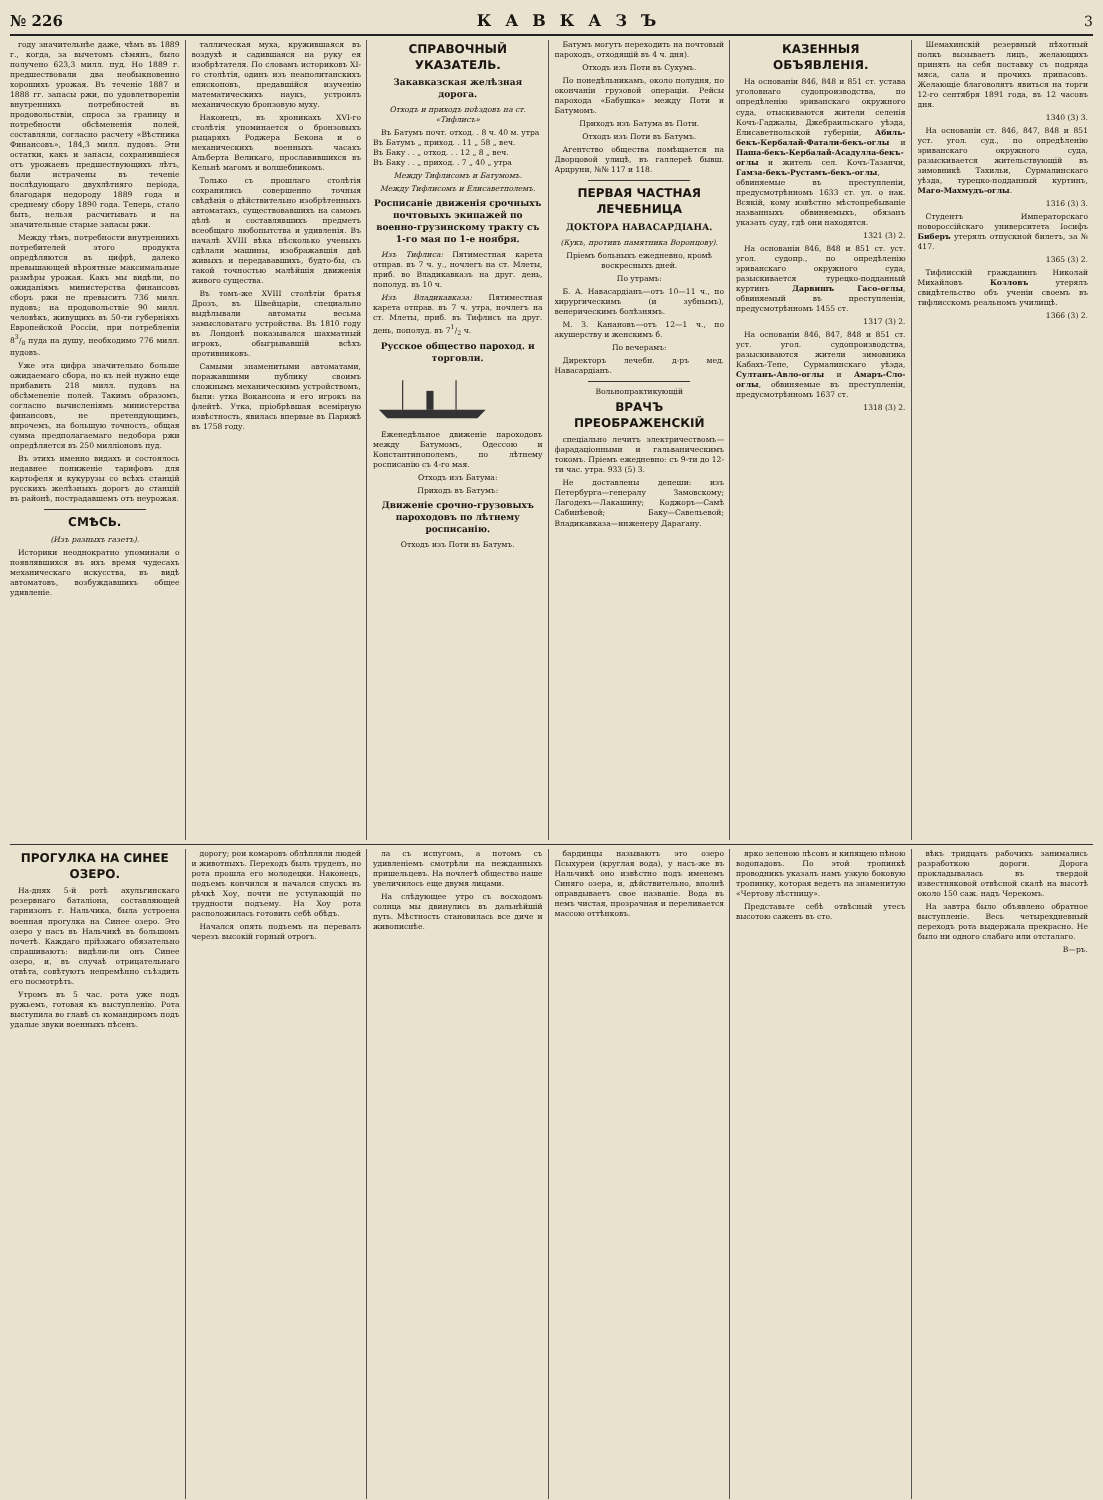№ 226 КАВКАЗЪ 3
году значительнѣе даже, чѣмъ въ 1889 г., когда, за вычетомъ сѣмянъ, было получено 623,3 милл. пуд. Но 1889 г. предшествовали два необыкновенно хорошихъ урожая. Въ теченіе 1887 и 1888 гг. запасы ржи, по удовлетвореніи внутреннихъ потребностей въ продовольствіи, спроса за границу и потребности обсѣмененія полей, составляли, согласно расчету «Вѣстника Финансовъ», 184,3 милл. пудовъ. Эти остатки, какъ и запасы, сохранившіеся отъ урожаевъ предшествующихъ лѣтъ, были истрачены въ теченіе послѣдующаго двухлѣтняго періода, благодаря недороду 1889 года и среднему сбору 1890 года. Теперь, стало быть, нельзя расчитывать и на значительные старые запасы ржи.
Между тѣмъ, потребности внутреннихъ потребителей этого продукта опредѣляются въ цифрѣ, далеко превышающей вѣроятные максимальные размѣры урожая. Какъ мы видѣли, по ожиданіямъ министерства финансовъ сборъ ржи не превыситъ 736 милл. пудовъ; на продовольствіе 90 милл. человѣкъ, живущихъ въ 50-ти губерніяхъ Европейской Россіи, при потребленіи 83/8 пуда на душу, необходимо 776 милл. пудовъ.
Уже эта цифра значительно больше ожидаемаго сбора, но къ ней нужно еще прибавить 218 милл. пудовъ на обсѣмененіе полей. Такимъ образомъ, согласно вычисленіямъ министерства финансовъ, не претендующимъ, впрочемъ, на большую точность, общая сумма предполагаемаго недобора ржи опредѣляется въ 250 милліоновъ пуд.
Въ этихъ именно видахъ и состоялось недавнее пониженіе тарифовъ для картофеля и кукурузы со всѣхъ станцій русскихъ желѣзныхъ дорогъ до станцій въ районѣ, пострадавшемъ отъ неурожая.
СМѢСЬ.
(Изъ разныхъ газетъ).
Историки неоднократно упоминали о появлявшихся въ ихъ время чудесахъ механическаго искусства, въ видѣ автоматовъ, возбуждавшихъ общее удивленіе.
таллическая муха, кружившаяся въ воздухѣ и садившаяся на руку ея изобрѣтателя. По словамъ историковъ XI-го столѣтія, одинъ изъ неаполитанскихъ епископовъ, предавшійся изученію математическихъ наукъ, устроилъ механическую бронзовую муху.
Наконецъ, въ хроникахъ XVI-го столѣтія упоминается о бронзовыхъ рыцаряхъ Роджера Бекона и о механическихъ военныхъ часахъ Альберта Великаго, прославившихся въ Кельнѣ магомъ и волшебникомъ.
Только съ прошлаго столѣтія сохранились совершенно точныя свѣдѣнія о дѣйствительно изобрѣтенныхъ автоматахъ, существовавшихъ на самомъ дѣлѣ и составлявшихъ предметъ всеобщаго любопытства и удивленія. Въ началѣ XVIII вѣка нѣсколько ученыхъ сдѣлали машины, изображавшія двѣ живыхъ и передававшихъ, будто-бы, съ такой точностью малѣйшія движенія живого существа.
Въ томъ-же XVIII столѣтіи братья Дрозъ, въ Швейцаріи, специально выдѣлывали автоматы весьма замысловатаго устройства. Въ 1810 году въ Лондонѣ показывался шахматный игрокъ, обыгрывавшій всѣхъ противниковъ.
Самыми знаменитыми автоматами, поражавшими публику своимъ сложнымъ механическимъ устройствомъ, были: утка Вокансона и его игрокъ на флейтѣ. Утка, пріобрѣвшая всемірную извѣстность, явилась впервые въ Парижѣ въ 1758 году.
СПРАВОЧНЫЙ УКАЗАТЕЛЬ.
Закавказская желѣзная дорога.
Отходъ и приходъ поѣздовъ на ст. «Тифлисъ»
Въ Батумъ почт. отход. . 8 ч. 40 м. утра
Въ Батумъ „ приход. . 11 „ 58 „ веч.
Въ Баку . . „ отход. . . 12 „ 8 „ веч.
Въ Баку . . „ приход. . 7 „ 40 „ утра
Между Тифлисомъ и Батумомъ.
Между Тифлисомъ и Елисаветполемъ.
Росписаніе движенія срочныхъ почтовыхъ экипажей по военно-грузинскому тракту съ 1-го мая по 1-е ноября.
Изъ Тифлиса: Пятиместная карета отправ. въ 7 ч. у., ночлегъ на ст. Млеты, приб. во Владикавказъ на друг. день, пополуд. въ 10 ч.
Изъ Владикавказа: Пятиместная карета отправ. въ 7 ч. утра, ночлегъ на ст. Млеты, приб. въ Тифлисъ на друг. день, пополуд. въ 71/2 ч.
Русское общество пароход. и торговли.
Еженедѣльное движеніе пароходовъ между Батумомъ, Одессою и Константинополемъ, по лѣтнему росписанію съ 4-го мая.
Отходъ изъ Батума:
Приходъ въ Батумъ:
Движеніе срочно-грузовыхъ пароходовъ по лѣтнему росписанію.
Отходъ изъ Поти въ Батумъ.
Батумъ могутъ переходить на почтовый пароходъ, отходящій въ 4 ч. дня).
Отходъ изъ Поти въ Сухумъ.
По понедѣльникамъ, около полудня, по окончаніи грузовой операціи. Рейсы парохода «Бабушка» между Поти и Батумомъ.
Приходъ изъ Батума въ Поти.
Отходъ изъ Поти въ Батумъ.
Агентство общества помѣщается на Дворцовой улицѣ, въ галлереѣ бывш. Арцруни, №№ 117 и 118.
ПЕРВАЯ ЧАСТНАЯ ЛЕЧЕБНИЦА
ДОКТОРА НАВАСАРДІАНА.
(Кукъ, противъ памятника Воронцову).
Пріемъ больныхъ ежедневно, кромѣ воскресныхъ дней.
По утрамъ:
Б. А. Навасардіанъ—отъ 10—11 ч., по хирургическимъ (и зубнымъ), венерическимъ болѣзнямъ.
М. З. Канановъ—отъ 12—1 ч., по акушерству и женскимъ б.
По вечерамъ:
Директоръ лечебн. д-ръ мед. Навасардіанъ.
Вольнопрактикующій
ВРАЧЪ ПРЕОБРАЖЕНСКІЙ
спеціально лечитъ электричествомъ—фарадаціонными и гальваническимъ токомъ. Пріемъ ежедневно: съ 9-ти до 12-ти час. утра. 933 (5) 3.
Не доставлены депеши: изъ Петербурга—генералу Замовскому; Лагодехъ—Лакашину; Коджоръ—Самѣ Сабинѣевой; Баку—Савельевой; Владикавказа—инженеру Дарагану.
КАЗЕННЫЯ ОБЪЯВЛЕНІЯ.
На основаніи 846, 848 и 851 ст. устава уголовнаго судопроизводства, по опредѣленію эриванскаго окружного суда, отыскиваются жители селенія Кочъ-Гаджалы, Джебраильскаго уѣзда, Елисаветпольской губерніи, Абиль-бекъ-Кербалай-Фатали-бекъ-оглы и Паша-бекъ-Кербалай-Асадулла-бекъ-оглы и житель сел. Кочъ-Тазанчи, Гамза-бекъ-Рустамъ-бекъ-оглы, обвиняемые въ преступленіи, предусмотрѣнномъ 1633 ст. ул. о нак. Всякій, кому извѣстно мѣстопребываніе названныхъ обвиняемыхъ, обязанъ указать суду, гдѣ они находятся.
1321 (3) 2.
На основаніи 846, 848 и 851 ст. уст. угол. судопр., по опредѣленію эриванскаго окружного суда, разыскивается турецко-подданный куртинъ Дарвишъ Гасо-оглы, обвиняемый въ преступленіи, предусмотрѣнномъ 1455 ст.
1317 (3) 2.
На основаніи 846, 847, 848 и 851 ст. уст. угол. судопроизводства, разыскиваются жители зимовника Кабахъ-Тепе, Сурмалинскаго уѣзда, Султанъ-Авло-оглы и Амаръ-Сло-оглы, обвиняемые въ преступленіи, предусмотрѣнномъ 1637 ст.
1318 (3) 2.
Шемахинскій резервный пѣхотный полкъ вызываетъ лицъ, желающихъ принять на себя поставку съ подряда мяса, сала и прочихъ припасовъ. Желающіе благоволятъ явиться на торги 12-го сентября 1891 года, въ 12 часовъ дня.
1340 (3) 3.
На основаніи ст. 846, 847, 848 и 851 уст. угол. суд., по опредѣленію эриванскаго окружного суда, разыскивается жительствующій въ зимовникѣ Тахильи, Сурмалинскаго уѣзда, турецко-подданный куртинъ, Маго-Махмудъ-оглы.
1316 (3) 3.
Студентъ Императорскаго новороссійскаго университета Іосифъ Биберъ утерялъ отпускной билетъ, за № 417.
1365 (3) 2.
Тифлисскій гражданинъ Николай Михайловъ Козловъ утерялъ свидѣтельство объ ученіи своемъ въ тифлисскомъ реальномъ училищѣ.
1366 (3) 2.
ПРОГУЛКА НА СИНЕЕ ОЗЕРО.
На-днях 5-й ротѣ ахульгинскаго резервнаго баталіона, составляющей гарнизонъ г. Нальчика, была устроена военная прогулка на Синее озеро. Это озеро у насъ въ Нальчикѣ въ большомъ почетѣ. Каждаго пріѣзжаго обязательно спрашиваютъ: видѣли-ли онъ Синее озеро, и, въ случаѣ отрицательнаго отвѣта, совѣтуютъ непремѣнно съѣздить его посмотрѣть.
Утромъ въ 5 час. рота уже подъ ружьемъ, готовая къ выступленію. Рота выступила во главѣ съ командиромъ подъ удалые звуки военныхъ пѣсенъ.
дорогу; рои комаровъ облѣпляли людей и животныхъ. Переходъ былъ труденъ, но рота прошла его молодецки. Наконецъ, подъемъ кончился и начался спускъ въ рѣчкѣ Хоу, почти не уступающій по трудности подъему. На Хоу рота расположилась готовить себѣ обѣдъ.
Начался опять подъемъ на перевалъ черезъ высокій горный отрогъ.
ла съ испугомъ, а потомъ съ удивленіемъ смотрѣли на нежданныхъ пришельцевъ. На ночлегѣ общество наше увеличилось еще двумя лицами.
На слѣдующее утро съ восходомъ солнца мы двинулись въ дальнѣйшій путь. Мѣстность становилась все диче и живописнѣе.
бардинцы называютъ это озеро Псыхуреи (круглая вода), у насъ-же въ Нальчикѣ оно извѣстно подъ именемъ Синяго озера, и, дѣйствительно, вполнѣ оправдываетъ свое названіе. Вода въ немъ чистая, прозрачная и переливается массою оттѣнковъ.
ярко зеленою лѣсовъ и кипящею пѣною водопадовъ. По этой тропинкѣ проводникъ указалъ намъ узкую боковую тропинку, которая ведетъ на знаменитую «Чертову лѣстницу».
Представьте себѣ отвѣсный утесъ высотою саженъ въ сто.
вѣкъ тридцать рабочихъ занимались разработкою дороги. Дорога прокладывалась въ твердой известняковой отвѣсной скалѣ на высотѣ около 150 саж. надъ Черекомъ.
На завтра было объявлено обратное выступленіе. Весь четырехдневный переходъ рота выдержала прекрасно. Не было ни одного слабаго или отсталаго.
В—ръ.